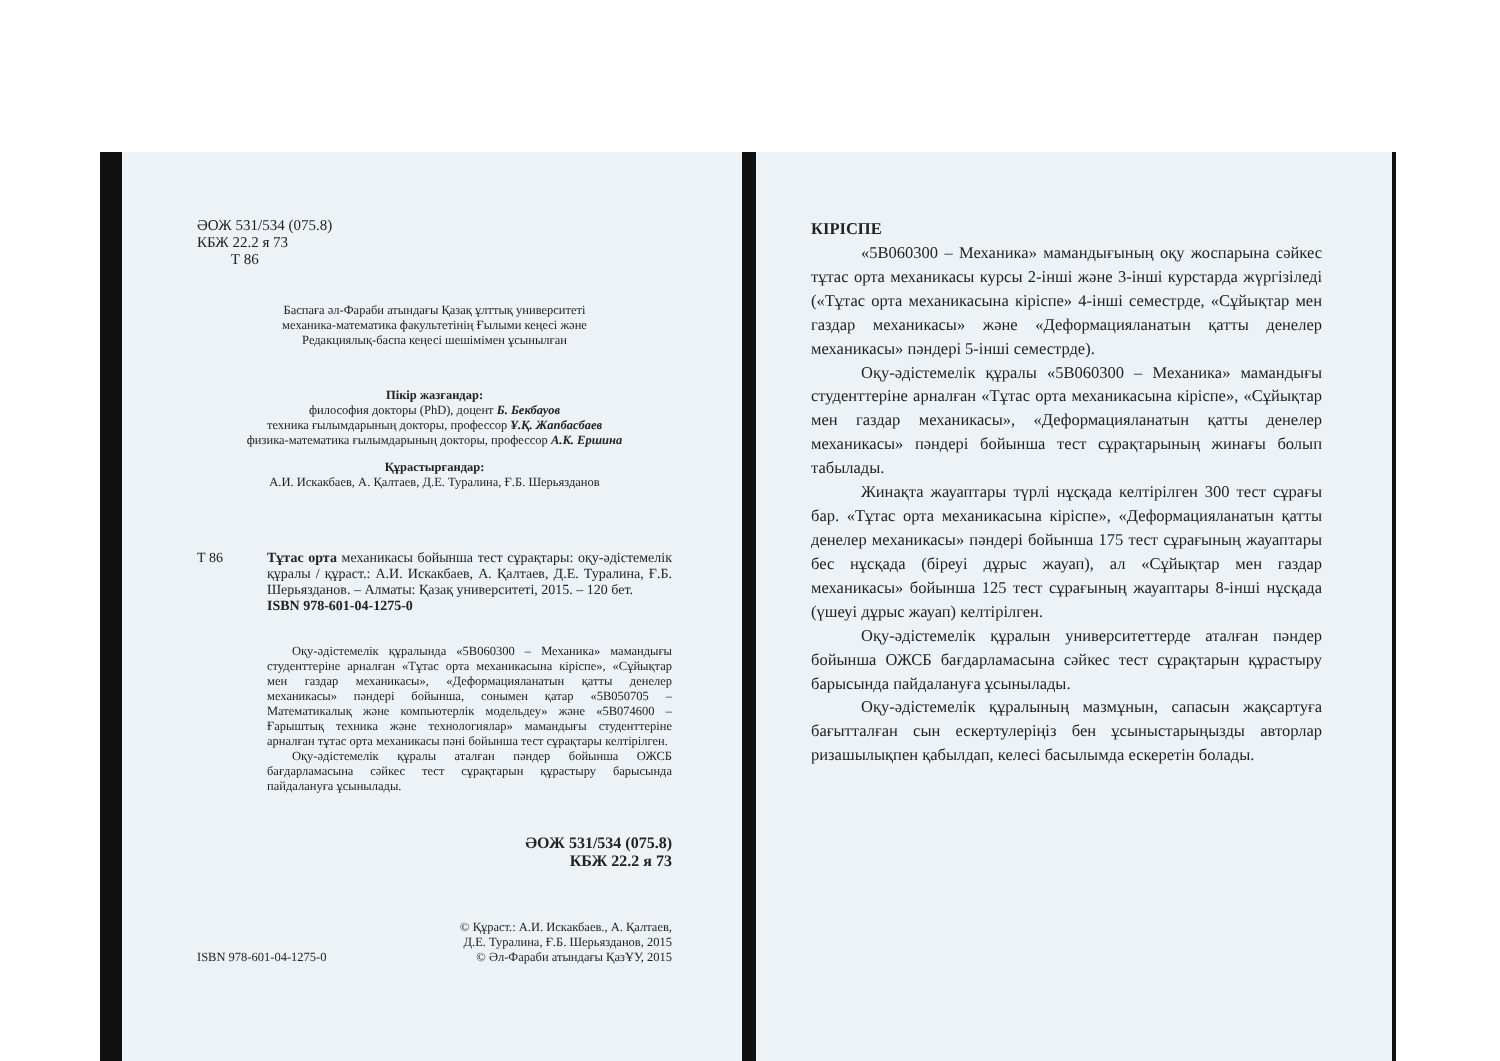ӘОЖ 531/534 (075.8)
КБЖ 22.2 я 73
Т 86
Баспаға әл-Фараби атындағы Қазақ ұлттық университеті
механика-математика факультетінің Ғылыми кеңесі және
Редакциялық-баспа кеңесі шешімімен ұсынылған
Пікір жазғандар:
философия докторы (PhD), доцент Б. Бекбауов
техника ғылымдарының докторы, профессор Ұ.Қ. Жапбасбаев
физика-математика ғылымдарының докторы, профессор А.К. Ершина
Құрастырғандар:
А.И. Искакбаев, А. Қалтаев, Д.Е. Туралина, Ғ.Б. Шерьязданов
Т 86 Тұтас орта механикасы бойынша тест сұрақтары: оқу-әдістемелік құралы / құраст.: А.И. Искакбаев, А. Қалтаев, Д.Е. Туралина, Ғ.Б. Шерьязданов. – Алматы: Қазақ университеті, 2015. – 120 бет.
ISBN 978-601-04-1275-0
Оқу-әдістемелік құралында «5В060300 – Механика» мамандығы студенттеріне арналған «Тұтас орта механикасына кіріспе», «Сұйықтар мен газдар механикасы», «Деформацияланатын қатты денелер механикасы» пәндері бойынша, сонымен қатар «5В050705 – Математикалық және компьютерлік модельдеу» және «5В074600 – Ғарыштық техника және технологиялар» мамандығы студенттеріне арналған тұтас орта механикасы пәні бойынша тест сұрақтары келтірілген.
Оқу-әдістемелік құралы аталған пәндер бойынша ОЖСБ бағдарламасына сәйкес тест сұрақтарын құрастыру барысында пайдалануға ұсынылады.
ӘОЖ 531/534 (075.8)
КБЖ 22.2 я 73
ISBN 978-601-04-1275-0 © Құраст.: А.И. Искакбаев., А. Қалтаев,
Д.Е. Туралина, Ғ.Б. Шерьязданов, 2015
© Әл-Фараби атындағы ҚазҰУ, 2015
КІРІСПЕ
«5В060300 – Механика» мамандығының оқу жоспарына сәйкес тұтас орта механикасы курсы 2-інші және 3-інші курстарда жүргізіледі («Тұтас орта механикасына кіріспе» 4-інші семестрде, «Сұйықтар мен газдар механикасы» және «Деформацияланатын қатты денелер механикасы» пәндері 5-інші семестрде).
Оқу-әдістемелік құралы «5В060300 – Механика» мамандығы студенттеріне арналған «Тұтас орта механикасына кіріспе», «Сұйықтар мен газдар механикасы», «Деформацияланатын қатты денелер механикасы» пәндері бойынша тест сұрақтарының жинағы болып табылады.
Жинақта жауаптары түрлі нұсқада келтірілген 300 тест сұрағы бар. «Тұтас орта механикасына кіріспе», «Деформацияланатын қатты денелер механикасы» пәндері бойынша 175 тест сұрағының жауаптары бес нұсқада (біреуі дұрыс жауап), ал «Сұйықтар мен газдар механикасы» бойынша 125 тест сұрағының жауаптары 8-інші нұсқада (үшеуі дұрыс жауап) келтірілген.
Оқу-әдістемелік құралын университеттерде аталған пәндер бойынша ОЖСБ бағдарламасына сәйкес тест сұрақтарын құрастыру барысында пайдалануға ұсынылады.
Оқу-әдістемелік құралының мазмұнын, сапасын жақсартуға бағытталған сын ескертулеріңіз бен ұсыныстарыңызды авторлар ризашылықпен қабылдап, келесі басылымда ескеретін болады.